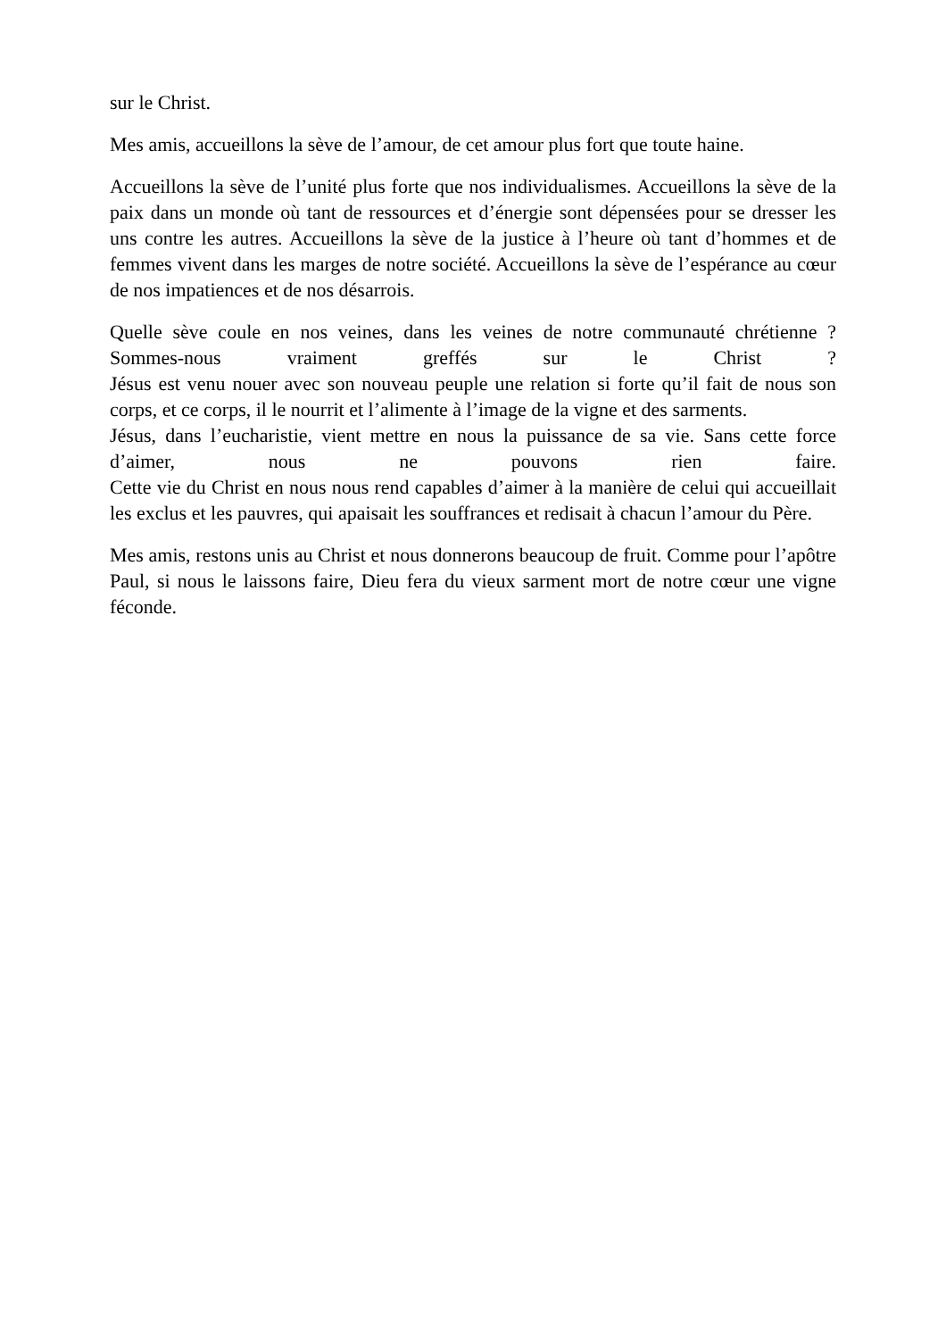sur le Christ.
Mes amis, accueillons la sève de l’amour, de cet amour plus fort que toute haine.
Accueillons la sève de l’unité plus forte que nos individualismes. Accueillons la sève de la paix dans un monde où tant de ressources et d’énergie sont dépensées pour se dresser les uns contre les autres. Accueillons la sève de la justice à l’heure où tant d’hommes et de femmes vivent dans les marges de notre société. Accueillons la sève de l’espérance au cœur de nos impatiences et de nos désarrois.
Quelle sève coule en nos veines, dans les veines de notre communauté chrétienne ? Sommes-nous vraiment greffés sur le Christ ?
Jésus est venu nouer avec son nouveau peuple une relation si forte qu’il fait de nous son corps, et ce corps, il le nourrit et l’alimente à l’image de la vigne et des sarments.
Jésus, dans l’eucharistie, vient mettre en nous la puissance de sa vie. Sans cette force d’aimer, nous ne pouvons rien faire.
Cette vie du Christ en nous nous rend capables d’aimer à la manière de celui qui accueillait les exclus et les pauvres, qui apaisait les souffrances et redisait à chacun l’amour du Père.
Mes amis, restons unis au Christ et nous donnerons beaucoup de fruit. Comme pour l’apôtre Paul, si nous le laissons faire, Dieu fera du vieux sarment mort de notre cœur une vigne féconde.